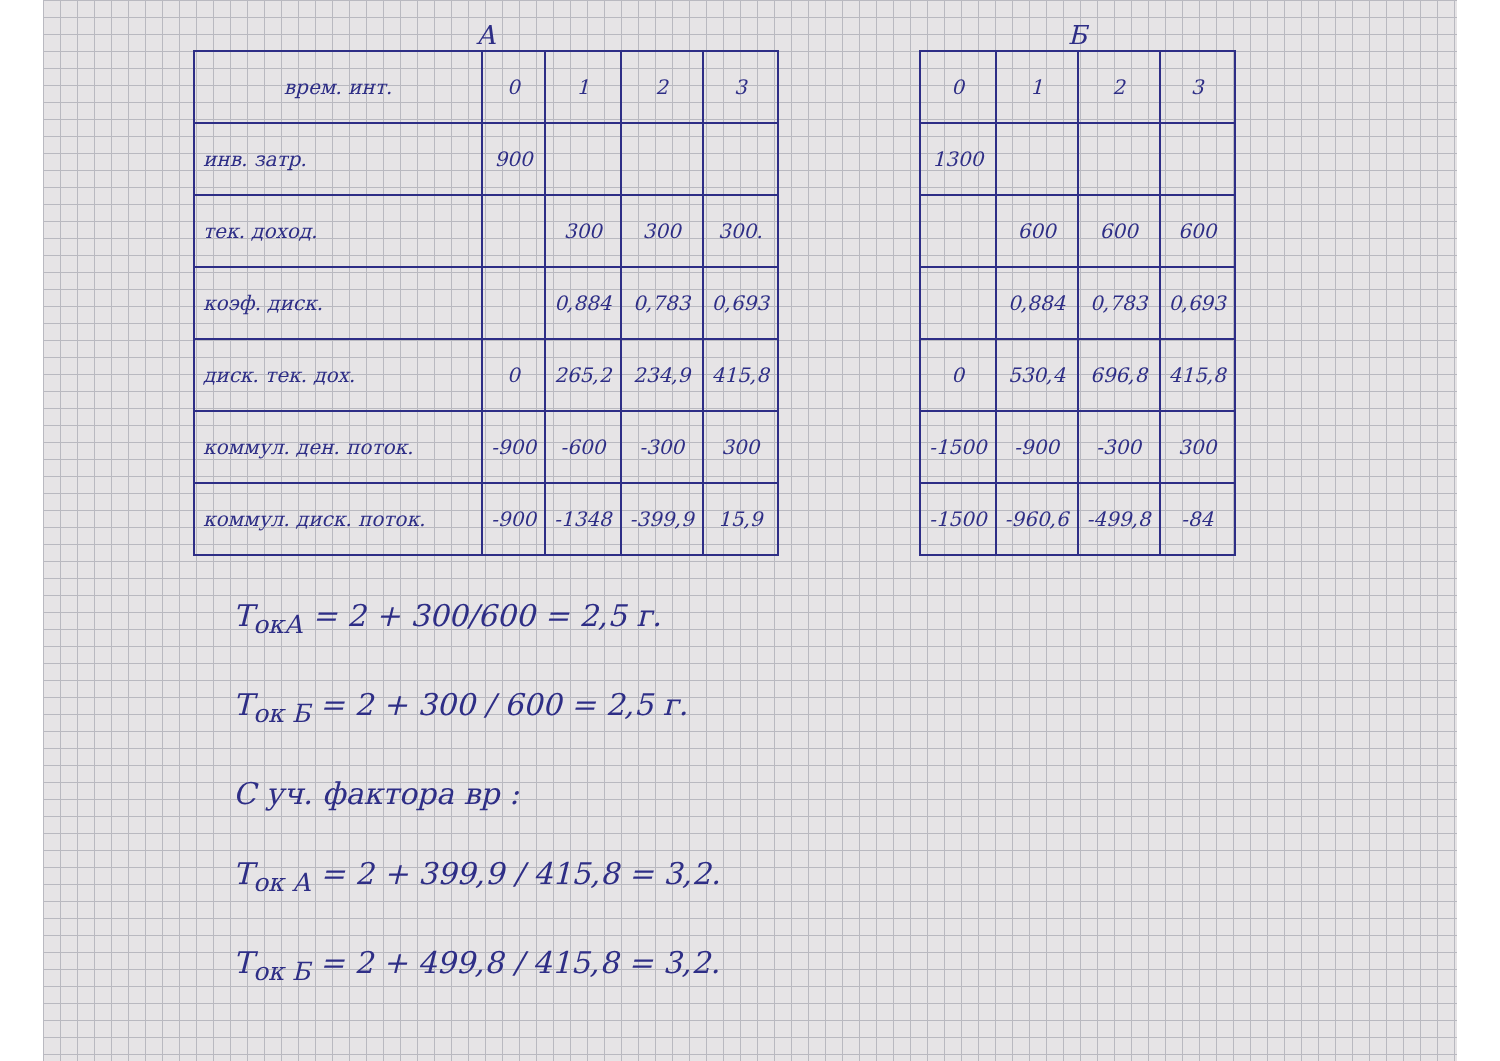А
| врем. инт. | 0 | 1 | 2 | 3 |
| --- | --- | --- | --- | --- |
| инв. затр. | 900 | | | |
| тек. доход. | | 300 | 300 | 300. |
| коэф. диск. | | 0,884 | 0,783 | 0,693 |
| диск. тек. дох. | 0 | 265,2 | 234,9 | 415,8 |
| коммул. ден. поток. | -900 | -600 | -300 | 300 |
| коммул. диск. поток. | -900 | -1348 | -399,9 | 15,9 |
Б
| 0 | 1 | 2 | 3 |
| --- | --- | --- | --- |
| 1300 | | | |
| | 600 | 600 | 600 |
| | 0,884 | 0,783 | 0,693 |
| 0 | 530,4 | 696,8 | 415,8 |
| -1500 | -900 | -300 | 300 |
| -1500 | -960,6 | -499,8 | -84 |
T<sub>окА</sub> = 2 + 300/600 = 2,5 г.
T<sub>ок Б</sub> = 2 + 300 / 600 = 2,5 г.
С уч. фактора вр :
T<sub>ок А</sub> = 2 + 399,9 / 415,8 = 3,2.
T<sub>ок Б</sub> = 2 + 499,8 / 415,8 = 3,2.